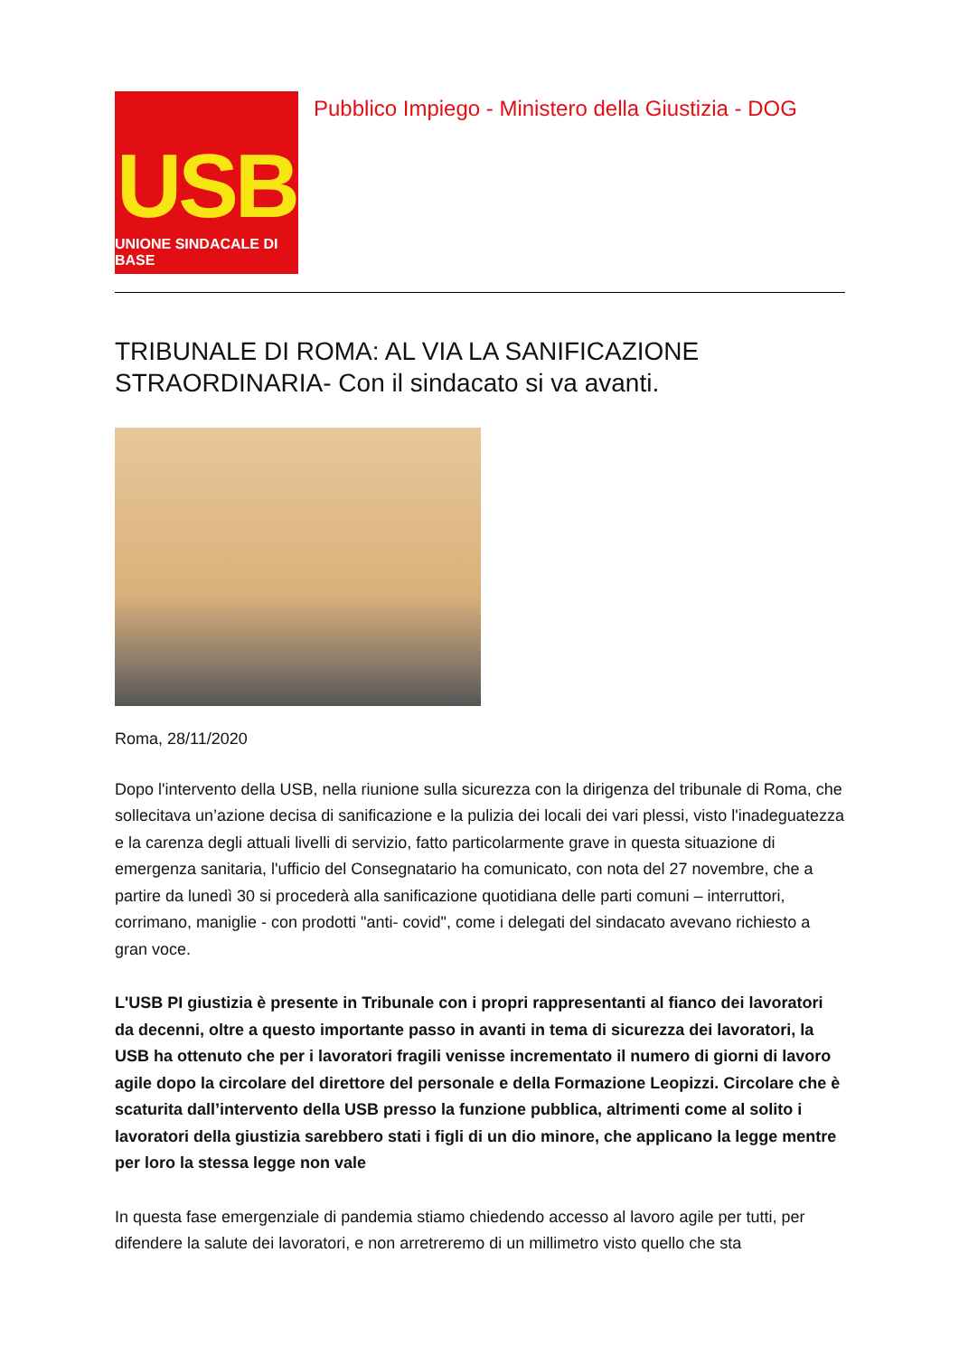USB
UNIONE SINDACALE DI BASE
Pubblico Impiego - Ministero della Giustizia - DOG
TRIBUNALE DI ROMA: AL VIA LA SANIFICAZIONE STRAORDINARIA- Con il sindacato si va avanti.
Roma, 28/11/2020
Dopo l'intervento della USB, nella riunione sulla sicurezza con la dirigenza del tribunale di Roma, che sollecitava un’azione decisa di sanificazione e la pulizia dei locali dei vari plessi, visto l'inadeguatezza e la carenza degli attuali livelli di servizio, fatto particolarmente grave in questa situazione di emergenza sanitaria, l'ufficio del Consegnatario ha comunicato, con nota del 27 novembre, che a partire da lunedì 30 si procederà alla sanificazione quotidiana delle parti comuni – interruttori, corrimano, maniglie - con prodotti "anti- covid", come i delegati del sindacato avevano richiesto a gran voce.
L'USB PI giustizia è presente in Tribunale con i propri rappresentanti al fianco dei lavoratori da decenni, oltre a questo importante passo in avanti in tema di sicurezza dei lavoratori, la USB ha ottenuto che per i lavoratori fragili venisse incrementato il numero di giorni di lavoro agile dopo la circolare del direttore del personale e della Formazione Leopizzi. Circolare che è scaturita dall’intervento della USB presso la funzione pubblica, altrimenti come al solito i lavoratori della giustizia sarebbero stati i figli di un dio minore, che applicano la legge mentre per loro la stessa legge non vale
In questa fase emergenziale di pandemia stiamo chiedendo accesso al lavoro agile per tutti, per difendere la salute dei lavoratori, e non arretreremo di un millimetro visto quello che sta